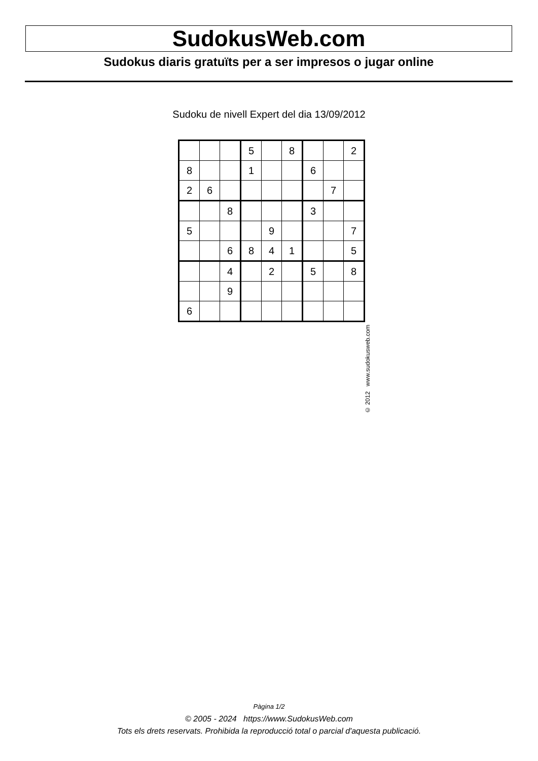SudokusWeb.com
Sudokus diaris gratuïts per a ser impresos o jugar online
Sudoku de nivell Expert del dia 13/09/2012
| | | | 5 | | 8 | | | 2 |
| 8 | | | 1 | | | 6 | | |
| 2 | 6 | | | | | | 7 | |
| | | 8 | | | | 3 | | |
| 5 | | | | 9 | | | | 7 |
| | | 6 | 8 | 4 | 1 | | | 5 |
| | | 4 | | 2 | | 5 | | 8 |
| | | 9 | | | | | | |
| 6 | | | | | | | | |
© 2012 www.sudokusweb.com
Pàgina 1/2
© 2005 - 2024 https://www.SudokusWeb.com
Tots els drets reservats. Prohibida la reproducció total o parcial d'aquesta publicació.